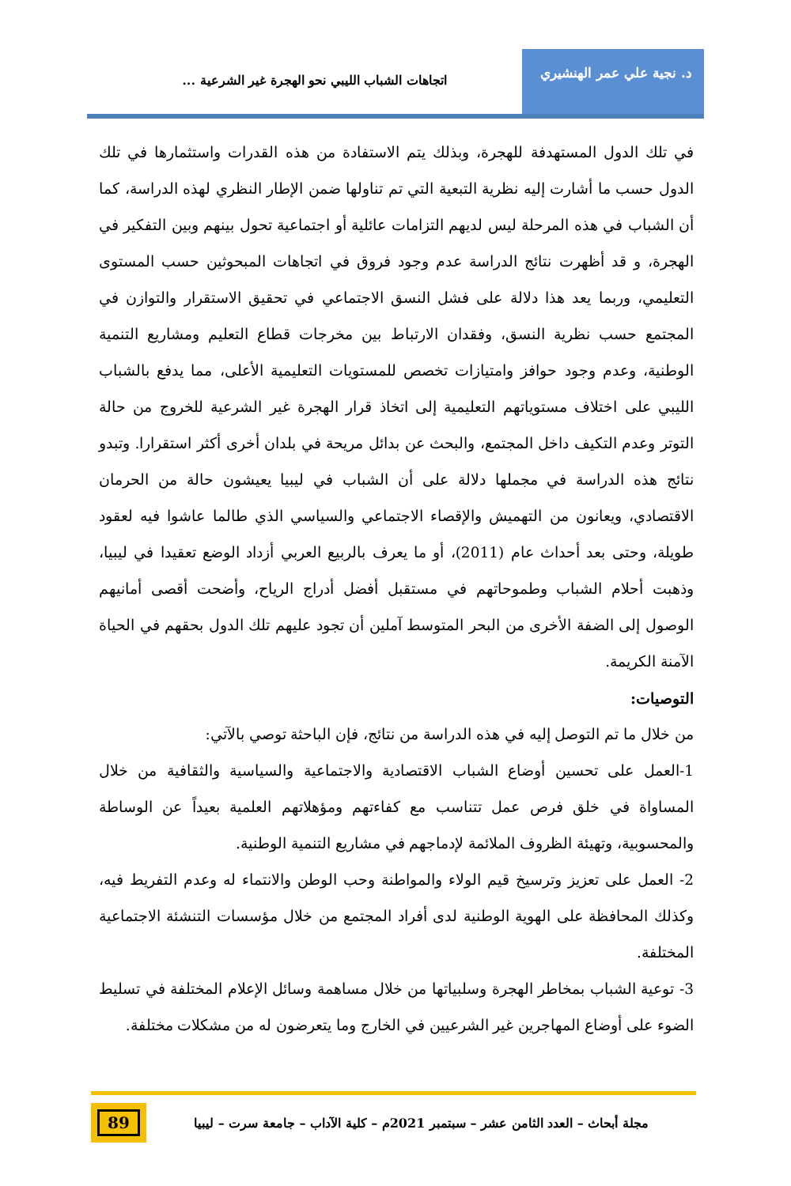د. نجية علي عمر الهنشيري
اتجاهات الشباب الليبي نحو الهجرة غير الشرعية ...
في تلك الدول المستهدفة للهجرة، وبذلك يتم الاستفادة من هذه القدرات واستثمارها في تلك الدول حسب ما أشارت إليه نظرية التبعية التي تم تناولها ضمن الإطار النظري لهذه الدراسة، كما أن الشباب في هذه المرحلة ليس لديهم التزامات عائلية أو اجتماعية تحول بينهم وبين التفكير في الهجرة، و قد أظهرت نتائج الدراسة عدم وجود فروق في اتجاهات المبحوثين حسب المستوى التعليمي، وربما يعد هذا دلالة على فشل النسق الاجتماعي في تحقيق الاستقرار والتوازن في المجتمع حسب نظرية النسق، وفقدان الارتباط بين مخرجات قطاع التعليم ومشاريع التنمية الوطنية، وعدم وجود حوافز وامتيازات تخصص للمستويات التعليمية الأعلى، مما يدفع بالشباب الليبي على اختلاف مستوياتهم التعليمية إلى اتخاذ قرار الهجرة غير الشرعية للخروج من حالة التوتر وعدم التكيف داخل المجتمع، والبحث عن بدائل مريحة في بلدان أخرى أكثر استقرارا. وتبدو نتائج هذه الدراسة في مجملها دلالة على أن الشباب في ليبيا يعيشون حالة من الحرمان الاقتصادي، ويعانون من التهميش والإقصاء الاجتماعي والسياسي الذي طالما عاشوا فيه لعقود طويلة، وحتى بعد أحداث عام (2011)، أو ما يعرف بالربيع العربي أزداد الوضع تعقيدا في ليبيا، وذهبت أحلام الشباب وطموحاتهم في مستقبل أفضل أدراج الرياح، وأضحت أقصى أمانيهم الوصول إلى الضفة الأخرى من البحر المتوسط آملين أن تجود عليهم تلك الدول بحقهم في الحياة الآمنة الكريمة.
التوصيات:
من خلال ما تم التوصل إليه في هذه الدراسة من نتائج، فإن الباحثة توصي بالآتي:
1-العمل على تحسين أوضاع الشباب الاقتصادية والاجتماعية والسياسية والثقافية من خلال المساواة في خلق فرص عمل تتناسب مع كفاءتهم ومؤهلاتهم العلمية بعيداً عن الوساطة والمحسوبية، وتهيئة الظروف الملائمة لإدماجهم في مشاريع التنمية الوطنية.
2- العمل على تعزيز وترسيخ قيم الولاء والمواطنة وحب الوطن والانتماء له وعدم التفريط فيه، وكذلك المحافظة على الهوية الوطنية لدى أفراد المجتمع من خلال مؤسسات التنشئة الاجتماعية المختلفة.
3- توعية الشباب بمخاطر الهجرة وسلبياتها من خلال مساهمة وسائل الإعلام المختلفة في تسليط الضوء على أوضاع المهاجرين غير الشرعيين في الخارج وما يتعرضون له من مشكلات مختلفة.
مجلة أبحاث – العدد الثامن عشر – سبتمبر 2021م – كلية الآداب – جامعة سرت – ليبيا
89